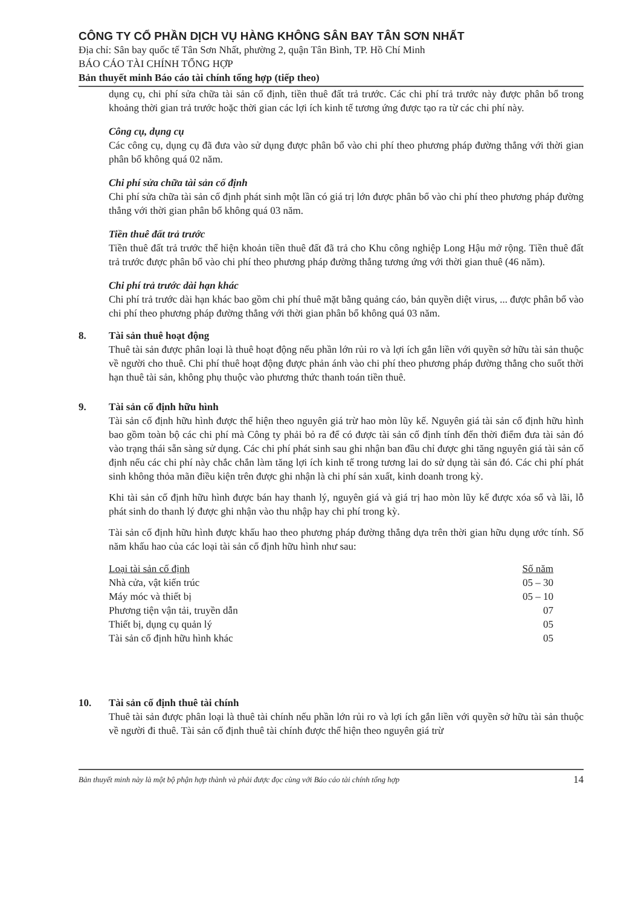CÔNG TY CỔ PHẦN DỊCH VỤ HÀNG KHÔNG SÂN BAY TÂN SƠN NHẤT
Địa chỉ: Sân bay quốc tế Tân Sơn Nhất, phường 2, quận Tân Bình, TP. Hồ Chí Minh
BÁO CÁO TÀI CHÍNH TỔNG HỢP
Bản thuyết minh Báo cáo tài chính tổng hợp (tiếp theo)
dụng cụ, chi phí sửa chữa tài sản cố định, tiền thuê đất trả trước. Các chi phí trả trước này được phân bổ trong khoảng thời gian trả trước hoặc thời gian các lợi ích kinh tế tương ứng được tạo ra từ các chi phí này.
Công cụ, dụng cụ
Các công cụ, dụng cụ đã đưa vào sử dụng được phân bổ vào chi phí theo phương pháp đường thẳng với thời gian phân bổ không quá 02 năm.
Chi phí sửa chữa tài sản cố định
Chi phí sửa chữa tài sản cố định phát sinh một lần có giá trị lớn được phân bổ vào chi phí theo phương pháp đường thẳng với thời gian phân bổ không quá 03 năm.
Tiền thuê đất trả trước
Tiền thuê đất trả trước thể hiện khoản tiền thuê đất đã trả cho Khu công nghiệp Long Hậu mở rộng. Tiền thuê đất trả trước được phân bổ vào chi phí theo phương pháp đường thẳng tương ứng với thời gian thuê (46 năm).
Chi phí trả trước dài hạn khác
Chi phí trả trước dài hạn khác bao gồm chi phí thuê mặt bằng quảng cáo, bản quyền diệt virus, ... được phân bổ vào chi phí theo phương pháp đường thẳng với thời gian phân bổ không quá 03 năm.
8. Tài sản thuê hoạt động
Thuê tài sản được phân loại là thuê hoạt động nếu phần lớn rủi ro và lợi ích gắn liền với quyền sở hữu tài sản thuộc về người cho thuê. Chi phí thuê hoạt động được phản ánh vào chi phí theo phương pháp đường thẳng cho suốt thời hạn thuê tài sản, không phụ thuộc vào phương thức thanh toán tiền thuê.
9. Tài sản cố định hữu hình
Tài sản cố định hữu hình được thể hiện theo nguyên giá trừ hao mòn lũy kế. Nguyên giá tài sản cố định hữu hình bao gồm toàn bộ các chi phí mà Công ty phải bỏ ra để có được tài sản cố định tính đến thời điểm đưa tài sản đó vào trạng thái sẵn sàng sử dụng. Các chi phí phát sinh sau ghi nhận ban đầu chỉ được ghi tăng nguyên giá tài sản cố định nếu các chi phí này chắc chắn làm tăng lợi ích kinh tế trong tương lai do sử dụng tài sản đó. Các chi phí phát sinh không thỏa mãn điều kiện trên được ghi nhận là chi phí sản xuất, kinh doanh trong kỳ.
Khi tài sản cố định hữu hình được bán hay thanh lý, nguyên giá và giá trị hao mòn lũy kế được xóa sổ và lãi, lỗ phát sinh do thanh lý được ghi nhận vào thu nhập hay chi phí trong kỳ.
Tài sản cố định hữu hình được khấu hao theo phương pháp đường thẳng dựa trên thời gian hữu dụng ước tính. Số năm khấu hao của các loại tài sản cố định hữu hình như sau:
| Loại tài sản cố định | Số năm |
| --- | --- |
| Nhà cửa, vật kiến trúc | 05 – 30 |
| Máy móc và thiết bị | 05 – 10 |
| Phương tiện vận tải, truyền dẫn | 07 |
| Thiết bị, dụng cụ quản lý | 05 |
| Tài sản cố định hữu hình khác | 05 |
10. Tài sản cố định thuê tài chính
Thuê tài sản được phân loại là thuê tài chính nếu phần lớn rủi ro và lợi ích gắn liền với quyền sở hữu tài sản thuộc về người đi thuê. Tài sản cố định thuê tài chính được thể hiện theo nguyên giá trừ
Bản thuyết minh này là một bộ phận hợp thành và phải được đọc cùng với Báo cáo tài chính tổng hợp 14